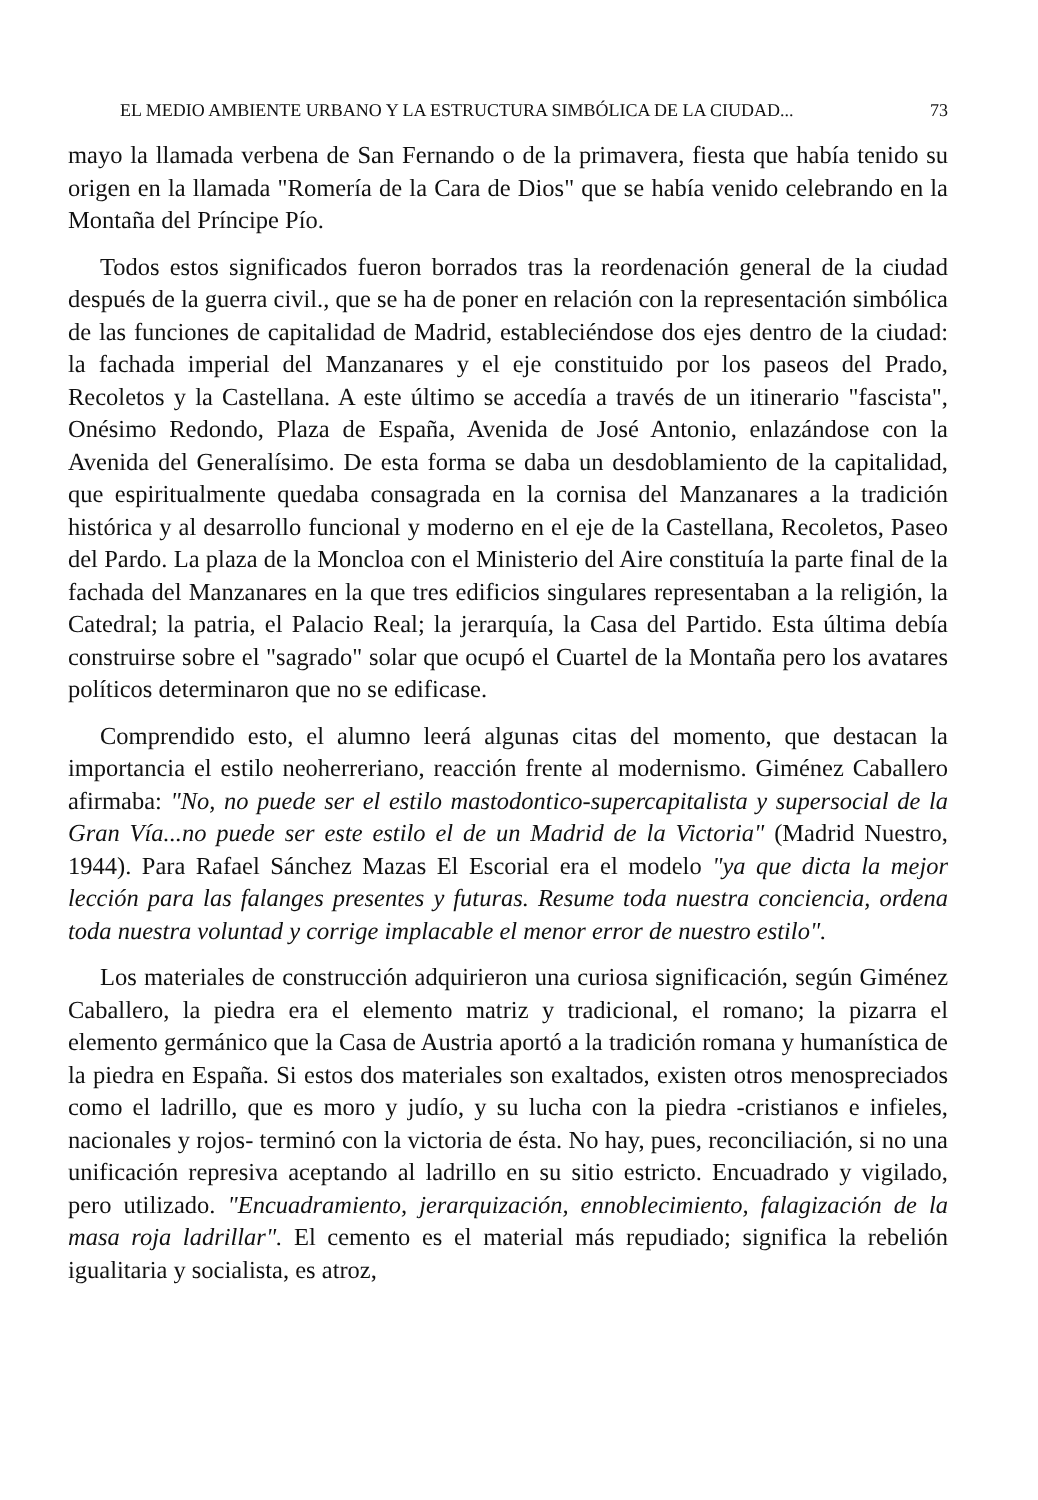EL MEDIO AMBIENTE URBANO Y LA ESTRUCTURA SIMBÓLICA DE LA CIUDAD... 73
mayo la llamada verbena de San Fernando o de la primavera, fiesta que había tenido su origen en la llamada "Romería de la Cara de Dios" que se había venido celebrando en la Montaña del Príncipe Pío.
Todos estos significados fueron borrados tras la reordenación general de la ciudad después de la guerra civil., que se ha de poner en relación con la representación simbólica de las funciones de capitalidad de Madrid, estableciéndose dos ejes dentro de la ciudad: la fachada imperial del Manzanares y el eje constituido por los paseos del Prado, Recoletos y la Castellana. A este último se accedía a través de un itinerario "fascista", Onésimo Redondo, Plaza de España, Avenida de José Antonio, enlazándose con la Avenida del Generalísimo. De esta forma se daba un desdoblamiento de la capitalidad, que espiritualmente quedaba consagrada en la cornisa del Manzanares a la tradición histórica y al desarrollo funcional y moderno en el eje de la Castellana, Recoletos, Paseo del Pardo. La plaza de la Moncloa con el Ministerio del Aire constituía la parte final de la fachada del Manzanares en la que tres edificios singulares representaban a la religión, la Catedral; la patria, el Palacio Real; la jerarquía, la Casa del Partido. Esta última debía construirse sobre el "sagrado" solar que ocupó el Cuartel de la Montaña pero los avatares políticos determinaron que no se edificase.
Comprendido esto, el alumno leerá algunas citas del momento, que destacan la importancia el estilo neoherreriano, reacción frente al modernismo. Giménez Caballero afirmaba: "No, no puede ser el estilo mastodontico-supercapitalista y supersocial de la Gran Vía...no puede ser este estilo el de un Madrid de la Victoria" (Madrid Nuestro, 1944). Para Rafael Sánchez Mazas El Escorial era el modelo "ya que dicta la mejor lección para las falanges presentes y futuras. Resume toda nuestra conciencia, ordena toda nuestra voluntad y corrige implacable el menor error de nuestro estilo".
Los materiales de construcción adquirieron una curiosa significación, según Giménez Caballero, la piedra era el elemento matriz y tradicional, el romano; la pizarra el elemento germánico que la Casa de Austria aportó a la tradición romana y humanística de la piedra en España. Si estos dos materiales son exaltados, existen otros menospreciados como el ladrillo, que es moro y judío, y su lucha con la piedra -cristianos e infieles, nacionales y rojos- terminó con la victoria de ésta. No hay, pues, reconciliación, si no una unificación represiva aceptando al ladrillo en su sitio estricto. Encuadrado y vigilado, pero utilizado. "Encuadramiento, jerarquización, ennoblecimiento, falagización de la masa roja ladrillar". El cemento es el material más repudiado; significa la rebelión igualitaria y socialista, es atroz,